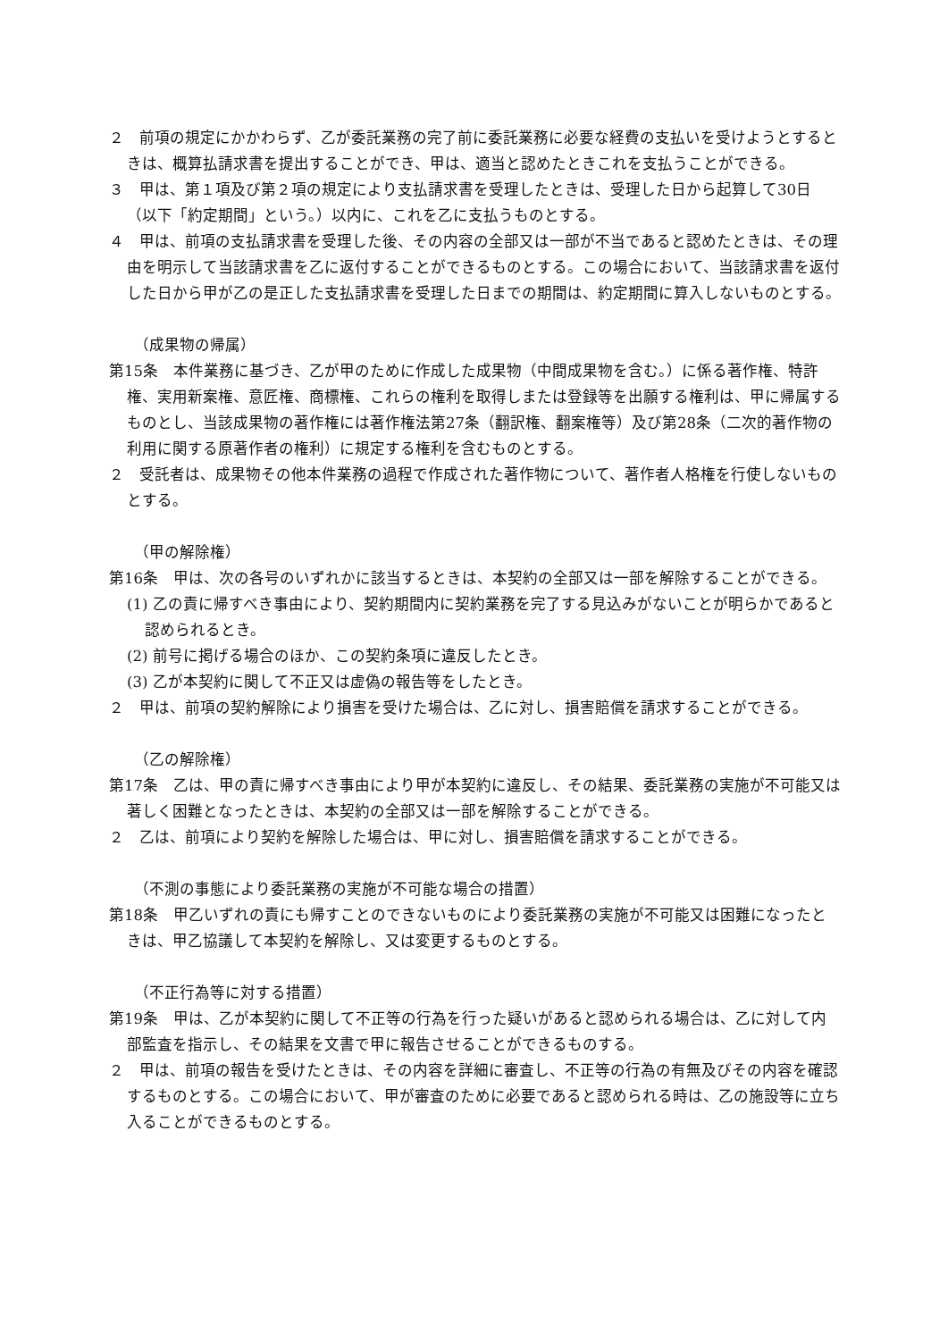２　前項の規定にかかわらず、乙が委託業務の完了前に委託業務に必要な経費の支払いを受けようとするときは、概算払請求書を提出することができ、甲は、適当と認めたときこれを支払うことができる。
３　甲は、第１項及び第２項の規定により支払請求書を受理したときは、受理した日から起算して30日（以下「約定期間」という。）以内に、これを乙に支払うものとする。
４　甲は、前項の支払請求書を受理した後、その内容の全部又は一部が不当であると認めたときは、その理由を明示して当該請求書を乙に返付することができるものとする。この場合において、当該請求書を返付した日から甲が乙の是正した支払請求書を受理した日までの期間は、約定期間に算入しないものとする。
（成果物の帰属）
第15条　本件業務に基づき、乙が甲のために作成した成果物（中間成果物を含む。）に係る著作権、特許権、実用新案権、意匠権、商標権、これらの権利を取得しまたは登録等を出願する権利は、甲に帰属するものとし、当該成果物の著作権には著作権法第27条（翻訳権、翻案権等）及び第28条（二次的著作物の利用に関する原著作者の権利）に規定する権利を含むものとする。
２　受託者は、成果物その他本件業務の過程で作成された著作物について、著作者人格権を行使しないものとする。
（甲の解除権）
第16条　甲は、次の各号のいずれかに該当するときは、本契約の全部又は一部を解除することができる。
(1) 乙の責に帰すべき事由により、契約期間内に契約業務を完了する見込みがないことが明らかであると認められるとき。
(2) 前号に掲げる場合のほか、この契約条項に違反したとき。
(3) 乙が本契約に関して不正又は虚偽の報告等をしたとき。
２　甲は、前項の契約解除により損害を受けた場合は、乙に対し、損害賠償を請求することができる。
（乙の解除権）
第17条　乙は、甲の責に帰すべき事由により甲が本契約に違反し、その結果、委託業務の実施が不可能又は著しく困難となったときは、本契約の全部又は一部を解除することができる。
２　乙は、前項により契約を解除した場合は、甲に対し、損害賠償を請求することができる。
（不測の事態により委託業務の実施が不可能な場合の措置）
第18条　甲乙いずれの責にも帰すことのできないものにより委託業務の実施が不可能又は困難になったときは、甲乙協議して本契約を解除し、又は変更するものとする。
（不正行為等に対する措置）
第19条　甲は、乙が本契約に関して不正等の行為を行った疑いがあると認められる場合は、乙に対して内部監査を指示し、その結果を文書で甲に報告させることができるものする。
２　甲は、前項の報告を受けたときは、その内容を詳細に審査し、不正等の行為の有無及びその内容を確認するものとする。この場合において、甲が審査のために必要であると認められる時は、乙の施設等に立ち入ることができるものとする。